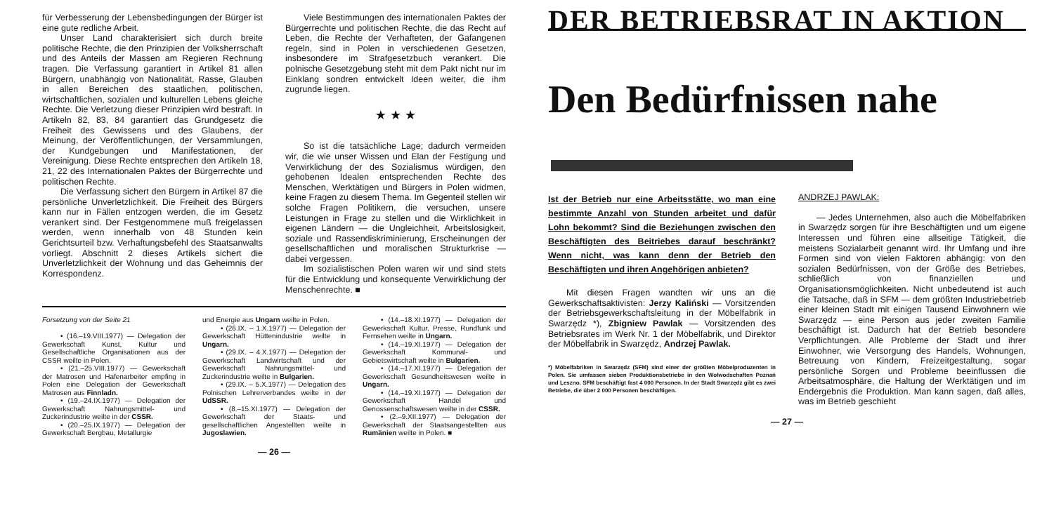für Verbesserung der Lebensbedingungen der Bürger ist eine gute redliche Arbeit.
Unser Land charakterisiert sich durch breite politische Rechte, die den Prinzipien der Volksherrschaft und des Anteils der Massen am Regieren Rechnung tragen. Die Verfassung garantiert in Artikel 81 allen Bürgern, unabhängig von Nationalität, Rasse, Glauben in allen Bereichen des staatlichen, politischen, wirtschaftlichen, sozialen und kulturellen Lebens gleiche Rechte. Die Verletzung dieser Prinzipien wird bestraft. In Artikeln 82, 83, 84 garantiert das Grundgesetz die Freiheit des Gewissens und des Glaubens, der Meinung, der Veröffentlichungen, der Versammlungen, der Kundgebungen und Manifestationen, der Vereinigung. Diese Rechte entsprechen den Artikeln 18, 21, 22 des Internationalen Paktes der Bürgerrechte und politischen Rechte.
Die Verfassung sichert den Bürgern in Artikel 87 die persönliche Unverletzlichkeit. Die Freiheit des Bürgers kann nur in Fällen entzogen werden, die im Gesetz verankert sind. Der Festgenommene muß freigelassen werden, wenn innerhalb von 48 Stunden kein Gerichtsurteil bzw. Verhaftungsbefehl des Staatsanwalts vorliegt. Abschnitt 2 dieses Artikels sichert die Unverletzlichkeit der Wohnung und das Geheimnis der Korrespondenz.
Viele Bestimmungen des internationalen Paktes der Bürgerrechte und politischen Rechte, die das Recht auf Leben, die Rechte der Verhafteten, der Gafangenen regeln, sind in Polen in verschiedenen Gesetzen, insbesondere im Strafgesetzbuch verankert. Die polnische Gesetzgebung steht mit dem Pakt nicht nur im Einklang sondren entwickelt Ideen weiter, die ihm zugrunde liegen.
★ ★ ★
So ist die tatsächliche Lage; dadurch vermeiden wir, die wie unser Wissen und Elan der Festigung und Verwirklichung der des Sozialismus würdigen, den gehobenen Idealen entsprechenden Rechte des Menschen, Werktätigen und Bürgers in Polen widmen, keine Fragen zu diesem Thema. Im Gegenteil stellen wir solche Fragen Politikern, die versuchen, unsere Leistungen in Frage zu stellen und die Wirklichkeit in eigenen Ländern — die Ungleichheit, Arbeitslosigkeit, soziale und Rassendiskriminierung, Erscheinungen der gesellschaftlichen und moralischen Strukturkrise — dabei vergessen.
Im sozialistischen Polen waren wir und sind stets für die Entwicklung und konsequente Verwirklichung der Menschenrechte. ■
Forsetzung von der Seite 21
• (16.–19.VIII.1977) — Delegation der Gewerkschaft Kunst, Kultur und Gesellschaftliche Organisationen aus der CSSR weilte in Polen.
• (21.–25.VIII.1977) — Gewerkschaft der Matrosen und Hafenarbeiter empfing in Polen eine Delegation der Gewerkschaft Matrosen aus Finnladn.
• (19.–24.IX.1977) — Delegation der Gewerkschaft Nahrungsmittel- und Zuckerindustrie weilte in der CSSR.
• (20.–25.IX.1977) — Delegation der Gewerkschaft Bergbau, Metallurgie
und Energie aus Ungarn weilte in Polen.
• (26.IX. – 1.X.1977) — Delegation der Gewerkschaft Hüttenindustrie weilte in Ungarn.
• (29.IX. – 4.X.1977) — Delegation der Gewerkschaft Landwirtschaft und der Gewerkschaft Nahrungsmittel- und Zuckerindustrie weilte in Bulgarien.
• (29.IX. – 5.X.1977) — Delegation des Polnischen Lehrerverbandes weilte in der UdSSR.
• (8.–15.XI.1977) — Delegation der Gewerkschaft der Staats- und gesellschaftlichen Angestellten weilte in Jugoslawien.
• (14.–18.XI.1977) — Delegation der Gewerkschaft Kultur, Presse, Rundfunk und Fernsehen weilte in Ungarn.
• (14.–19.XI.1977) — Delegation der Gewerkschaft Kommunal- und Gebietswirtschaft weilte in Bulgarien.
• (14.–17.XI.1977) — Delegation der Gewerkschaft Gesundheitswesen weilte in Ungarn.
• (14.–19.XI.1977) — Delegation der Gewerkschaft Handel und Genossenschaftswesen weilte in der CSSR.
• (2.–9.XII.1977) — Delegation der Gewerkschaft der Staatsangestellten aus Rumänien weilte in Polen. ■
— 26 —
DER BETRIEBSRAT IN AKTION
Den Bedürfnissen nahe
Ist der Betrieb nur eine Arbeitsstätte, wo man eine bestimmte Anzahl von Stunden arbeitet und dafür Lohn bekommt? Sind die Beziehungen zwischen den Beschäftigten des Beitriebes darauf beschränkt? Wenn nicht, was kann denn der Betrieb den Beschäftigten und ihren Angehörigen anbieten?
Mit diesen Fragen wandten wir uns an die Gewerkschaftsaktivisten: Jerzy Kaliński — Vorsitzenden der Betriebsgewerkschaftsleitung in der Möbelfabrik in Swarzędz *), Zbigniew Pawlak — Vorsitzenden des Betriebsrates im Werk Nr. 1 der Möbelfabrik, und Direktor der Möbelfabrik in Swarzędz, Andrzej Pawlak.
*) Möbelfabriken in Swarzędz (SFM) sind einer der größten Möbelproduzenten in Polen. Sie umfassen sieben Produktionsbetriebe in den Wolwodschaften Poznań und Leszno. SFM beschäftigt fast 4 000 Personen. In der Stadt Swarzędz gibt es zwei Betriebe, die über 2 000 Personen beschäftigen.
ANDRZEJ PAWLAK:
— Jedes Unternehmen, also auch die Möbelfabriken in Swarzędz sorgen für ihre Beschäftigten und um eigene Interessen und führen eine allseitige Tätigkeit, die meistens Sozialarbeit genannt wird. Ihr Umfang und ihre Formen sind von vielen Faktoren abhängig: von den sozialen Bedürfnissen, von der Größe des Betriebes, schließlich von finanziellen und Organisationsmöglichkeiten. Nicht unbedeutend ist auch die Tatsache, daß in SFM — dem größten Industriebetrieb einer kleinen Stadt mit einigen Tausend Einwohnern wie Swarzędz — eine Person aus jeder zweiten Familie beschäftigt ist. Dadurch hat der Betrieb besondere Verpflichtungen. Alle Probleme der Stadt und ihrer Einwohner, wie Versorgung des Handels, Wohnungen, Betreuung von Kindern, Freizeitgestaltung, sogar persönliche Sorgen und Probleme beeinflussen die Arbeitsatmosphäre, die Haltung der Werktätigen und im Endergebnis die Produktion. Man kann sagen, daß alles, was im Betrieb geschieht
— 27 —